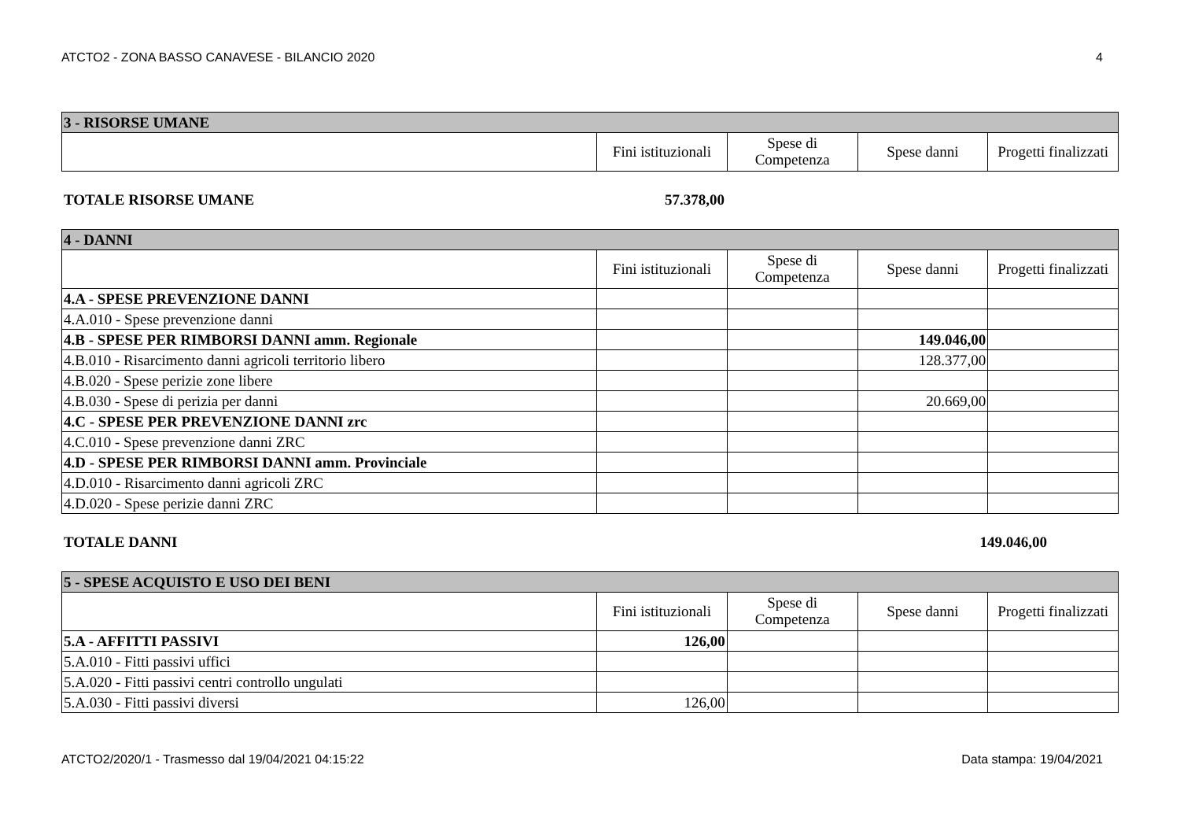ATCTO2 - ZONA BASSO CANAVESE - BILANCIO 2020 4
| 3 - RISORSE UMANE | | | | |
| | Fini istituzionali | Spese di Competenza | Spese danni | Progetti finalizzati |
TOTALE RISORSE UMANE 57.378,00
| 4 - DANNI | | | | |
| | Fini istituzionali | Spese di Competenza | Spese danni | Progetti finalizzati |
| 4.A - SPESE PREVENZIONE DANNI | | | | |
| 4.A.010 - Spese prevenzione danni | | | | |
| 4.B - SPESE PER RIMBORSI DANNI amm. Regionale | | | 149.046,00 | |
| 4.B.010 - Risarcimento danni agricoli territorio libero | | | 128.377,00 | |
| 4.B.020 - Spese perizie zone libere | | | | |
| 4.B.030 - Spese di perizia per danni | | | 20.669,00 | |
| 4.C - SPESE PER PREVENZIONE DANNI zrc | | | | |
| 4.C.010 - Spese prevenzione danni ZRC | | | | |
| 4.D - SPESE PER RIMBORSI DANNI amm. Provinciale | | | | |
| 4.D.010 - Risarcimento danni agricoli ZRC | | | | |
| 4.D.020 - Spese perizie danni ZRC | | | | |
TOTALE DANNI 149.046,00
| 5 - SPESE ACQUISTO E USO DEI BENI | | | | |
| | Fini istituzionali | Spese di Competenza | Spese danni | Progetti finalizzati |
| 5.A - AFFITTI PASSIVI | 126,00 | | | |
| 5.A.010 - Fitti passivi uffici | | | | |
| 5.A.020 - Fitti passivi centri controllo ungulati | | | | |
| 5.A.030 - Fitti passivi diversi | 126,00 | | | |
ATCTO2/2020/1 - Trasmesso dal 19/04/2021 04:15:22 Data stampa: 19/04/2021